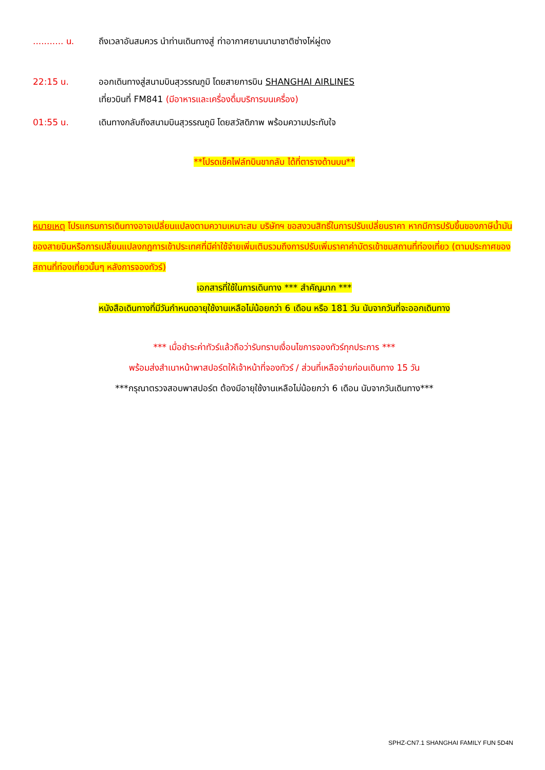........... น. ถึงเวลาอันสมควร นำท่านเดินทางสู่ ท่าอากาศยานนานาชาติซ่างไห่ผู่ตง
22:15 น. ออกเดินทางสู่สนามบินสุวรรณภูมิ โดยสายการบิน SHANGHAI AIRLINES
เที่ยวบินที่ FM841 (มีอาหารและเครื่องดื่มบริการบนเครื่อง)
01:55 น. เดินทางกลับถึงสนามบินสุวรรณภูมิ โดยสวัสดิภาพ พร้อมความประทับใจ
**โปรดเช็คไฟล์ทบินขากลับ ได้ที่ตารางด้านบน**
หมายเหตุ โปรแกรมการเดินทางอาจเปลี่ยนแปลงตามความเหมาะสม บริษัทฯ ขอสงวนสิทธิ์ในการปรับเปลี่ยนราคา หากมีการปรับขึ้นของภาษีน้ำมันของสายบินหรือการเปลี่ยนแปลงกฎการเข้าประเทศที่มีค่าใช้จ่ายเพิ่มเติมรวมถึงการปรับเพิ่มราคาค่าบัตรเข้าชมสถานที่ท่องเที่ยว (ตามประกาศของสถานที่ท่องเที่ยวนั้นๆ หลังการจองทัวร์)
เอกสารที่ใช้ในการเดินทาง *** สำคัญมาก ***
หนังสือเดินทางที่มีวันกำหนดอายุใช้งานเหลือไม่น้อยกว่า 6 เดือน หรือ 181 วัน นับจากวันที่จะออกเดินทาง
*** เมื่อชำระค่าทัวร์แล้วถือว่ารับทราบเงื่อนไขการจองทัวร์ทุกประการ ***
พร้อมส่งสำเนาหน้าพาสปอร์ตให้เจ้าหน้าที่จองทัวร์ / ส่วนที่เหลือจ่ายก่อนเดินทาง 15 วัน
***กรุณาตรวจสอบพาสปอร์ต ต้องมีอายุใช้งานเหลือไม่น้อยกว่า 6 เดือน นับจากวันเดินทาง***
SPHZ-CN7.1 SHANGHAI FAMILY FUN 5D4N